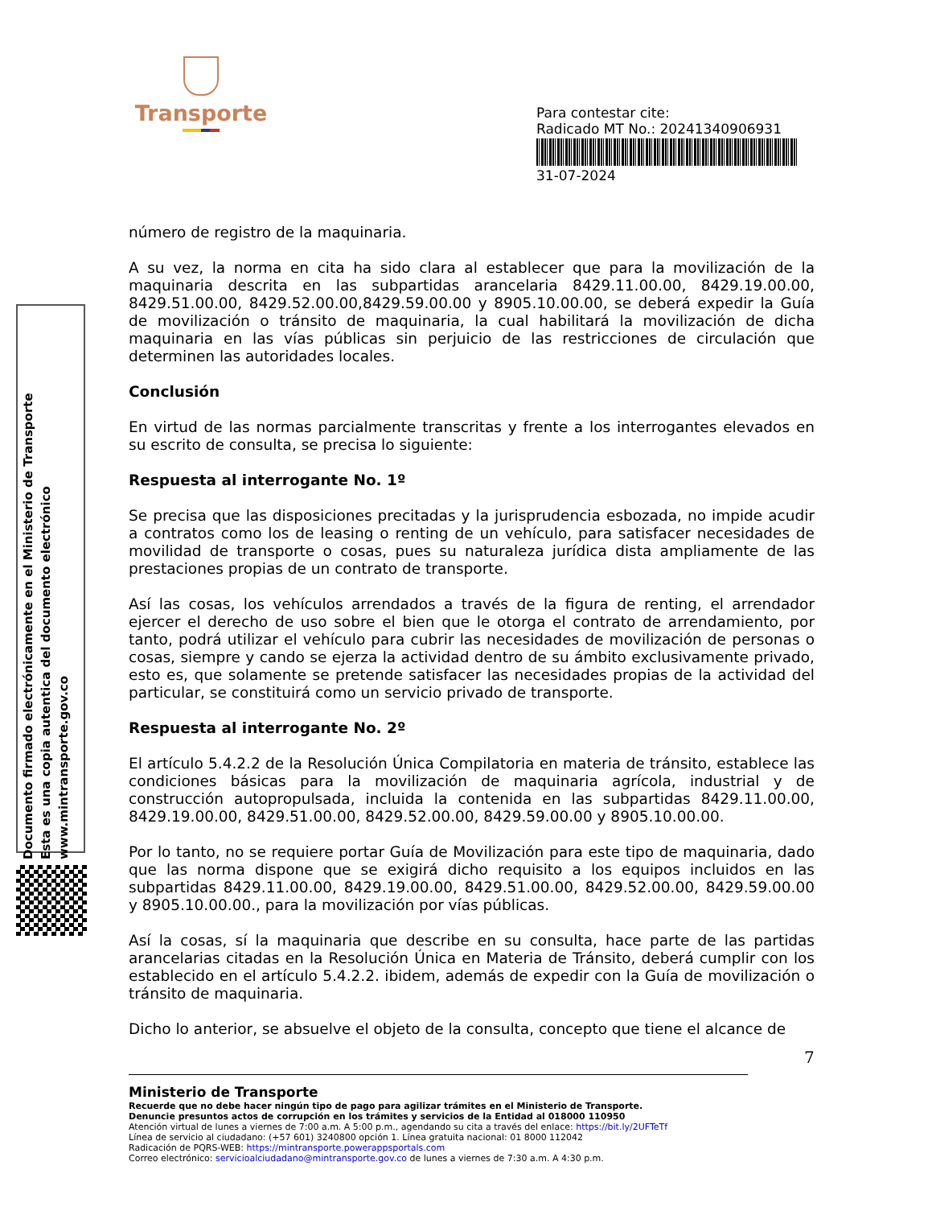Transporte
Para contestar cite:
Radicado MT No.: 20241340906931
31-07-2024
Documento firmado electrónicamente en el Ministerio de Transporte
Esta es una copia autentica del documento electrónico
www.mintransporte.gov.co
número de registro de la maquinaria.
A su vez, la norma en cita ha sido clara al establecer que para la movilización de la maquinaria descrita en las subpartidas arancelaria 8429.11.00.00, 8429.19.00.00, 8429.51.00.00, 8429.52.00.00,8429.59.00.00 y 8905.10.00.00, se deberá expedir la Guía de movilización o tránsito de maquinaria, la cual habilitará la movilización de dicha maquinaria en las vías públicas sin perjuicio de las restricciones de circulación que determinen las autoridades locales.
Conclusión
En virtud de las normas parcialmente transcritas y frente a los interrogantes elevados en su escrito de consulta, se precisa lo siguiente:
Respuesta al interrogante No. 1º
Se precisa que las disposiciones precitadas y la jurisprudencia esbozada, no impide acudir a contratos como los de leasing o renting de un vehículo, para satisfacer necesidades de movilidad de transporte o cosas, pues su naturaleza jurídica dista ampliamente de las prestaciones propias de un contrato de transporte.
Así las cosas, los vehículos arrendados a través de la figura de renting, el arrendador ejercer el derecho de uso sobre el bien que le otorga el contrato de arrendamiento, por tanto, podrá utilizar el vehículo para cubrir las necesidades de movilización de personas o cosas, siempre y cando se ejerza la actividad dentro de su ámbito exclusivamente privado, esto es, que solamente se pretende satisfacer las necesidades propias de la actividad del particular, se constituirá como un servicio privado de transporte.
Respuesta al interrogante No. 2º
El artículo 5.4.2.2 de la Resolución Única Compilatoria en materia de tránsito, establece las condiciones básicas para la movilización de maquinaria agrícola, industrial y de construcción autopropulsada, incluida la contenida en las subpartidas 8429.11.00.00, 8429.19.00.00, 8429.51.00.00, 8429.52.00.00, 8429.59.00.00 y 8905.10.00.00.
Por lo tanto, no se requiere portar Guía de Movilización para este tipo de maquinaria, dado que las norma dispone que se exigirá dicho requisito a los equipos incluidos en las subpartidas 8429.11.00.00, 8429.19.00.00, 8429.51.00.00, 8429.52.00.00, 8429.59.00.00 y 8905.10.00.00., para la movilización por vías públicas.
Así la cosas, sí la maquinaria que describe en su consulta, hace parte de las partidas arancelarias citadas en la Resolución Única en Materia de Tránsito, deberá cumplir con los establecido en el artículo 5.4.2.2. ibidem, además de expedir con la Guía de movilización o tránsito de maquinaria.
Dicho lo anterior, se absuelve el objeto de la consulta, concepto que tiene el alcance de
7
Ministerio de Transporte
Recuerde que no debe hacer ningún tipo de pago para agilizar trámites en el Ministerio de Transporte.
Denuncie presuntos actos de corrupción en los trámites y servicios de la Entidad al 018000 110950
Atención virtual de lunes a viernes de 7:00 a.m. A 5:00 p.m., agendando su cita a través del enlace: https://bit.ly/2UFTeTf
Línea de servicio al ciudadano: (+57 601) 3240800 opción 1. Línea gratuita nacional: 01 8000 112042
Radicación de PQRS-WEB: https://mintransporte.powerappsportals.com
Correo electrónico: servicioalciudadano@mintransporte.gov.co de lunes a viernes de 7:30 a.m. A 4:30 p.m.